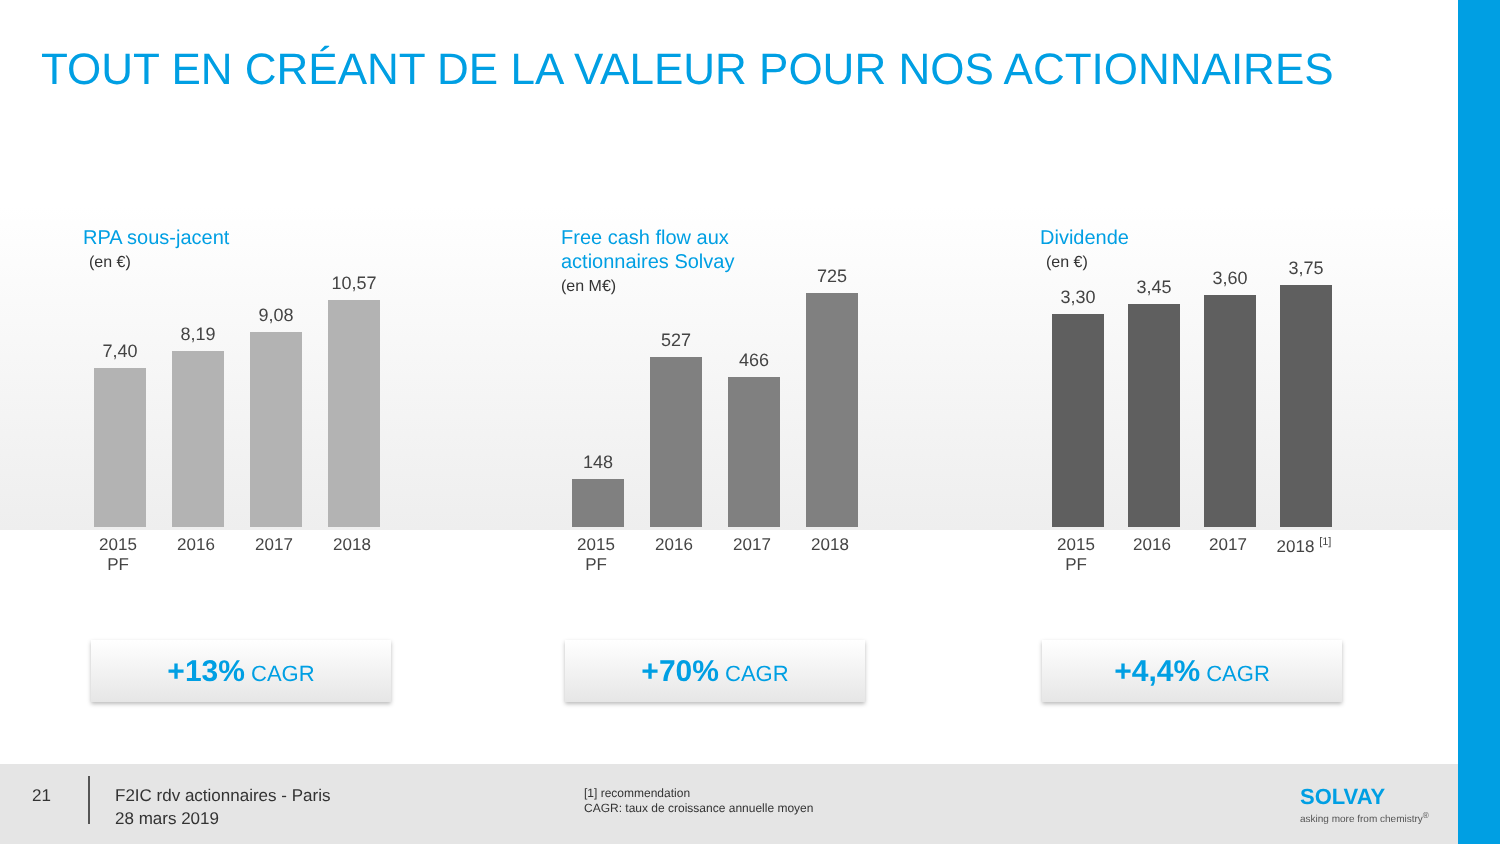TOUT EN CRÉANT DE LA VALEUR POUR NOS ACTIONNAIRES
RPA sous-jacent
(en €)
7,40
8,19
9,08
10,57
2015 PF 2016 2017 2018
Free cash flow aux
actionnaires Solvay
(en M€)
148
527
466
725
2015 PF 2016 2017 2018
Dividende
(en €)
3,30
3,45
3,60
3,75
2015 PF 2016 2017 2018 <sup>[1]</sup>
+13% CAGR +70% CAGR +4,4% CAGR
21
F2IC rdv actionnaires - Paris
28 mars 2019
[1] recommendation
CAGR: taux de croissance annuelle moyen
SOLVAY
asking more from chemistry<sup>®</sup>